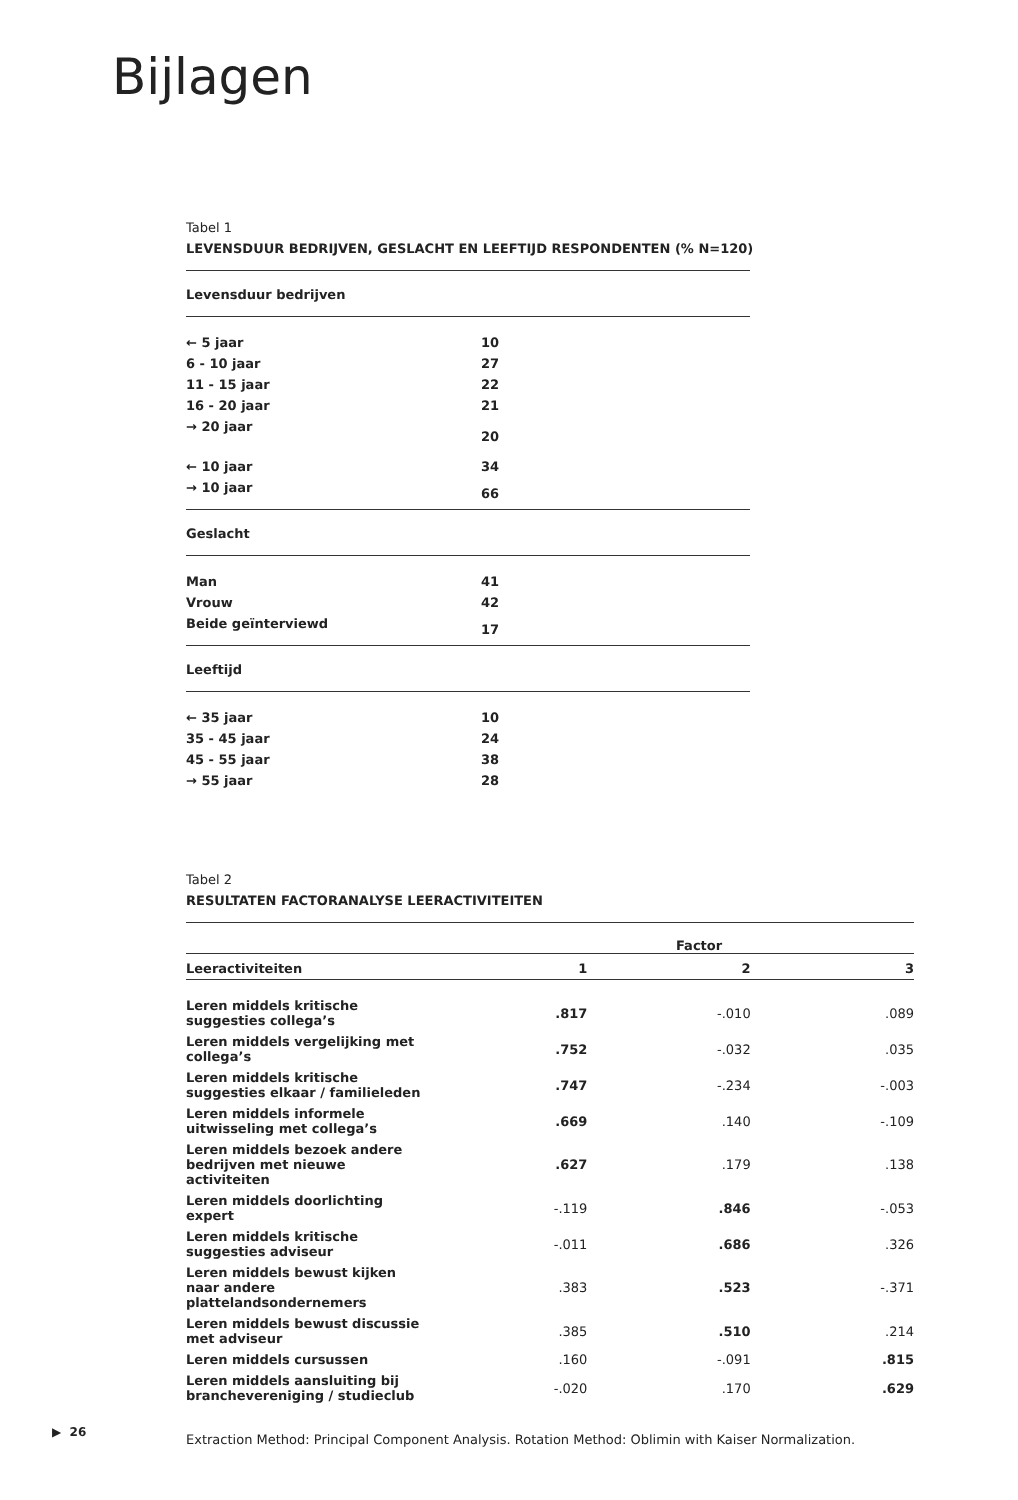Bijlagen
Tabel 1
LEVENSDUUR BEDRIJVEN, GESLACHT EN LEEFTIJD RESPONDENTEN (% N=120)
| Levensduur bedrijven | |
| ← 5 jaar | 10 |
| 6 - 10 jaar | 27 |
| 11 - 15 jaar | 22 |
| 16 - 20 jaar | 21 |
| → 20 jaar | 20 |
| ← 10 jaar | 34 |
| → 10 jaar | 66 |
| Geslacht | |
| Man | 41 |
| Vrouw | 42 |
| Beide geïnterviewd | 17 |
| Leeftijd | |
| ← 35 jaar | 10 |
| 35 - 45 jaar | 24 |
| 45 - 55 jaar | 38 |
| → 55 jaar | 28 |
Tabel 2
RESULTATEN FACTORANALYSE LEERACTIVITEITEN
| Leeractiviteiten | 1 | 2 | 3 |
| --- | --- | --- | --- |
| Leren middels kritische suggesties collega’s | .817 | -.010 | .089 |
| Leren middels vergelijking met collega’s | .752 | -.032 | .035 |
| Leren middels kritische suggesties elkaar / familieleden | .747 | -.234 | -.003 |
| Leren middels informele uitwisseling met collega’s | .669 | .140 | -.109 |
| Leren middels bezoek andere bedrijven met nieuwe activiteiten | .627 | .179 | .138 |
| Leren middels doorlichting expert | -.119 | .846 | -.053 |
| Leren middels kritische suggesties adviseur | -.011 | .686 | .326 |
| Leren middels bewust kijken naar andere plattelandsondernemers | .383 | .523 | -.371 |
| Leren middels bewust discussie met adviseur | .385 | .510 | .214 |
| Leren middels cursussen | .160 | -.091 | .815 |
| Leren middels aansluiting bij branchevereniging / studieclub | -.020 | .170 | .629 |
Factor
Extraction Method: Principal Component Analysis. Rotation Method: Oblimin with Kaiser Normalization.
▶ 26